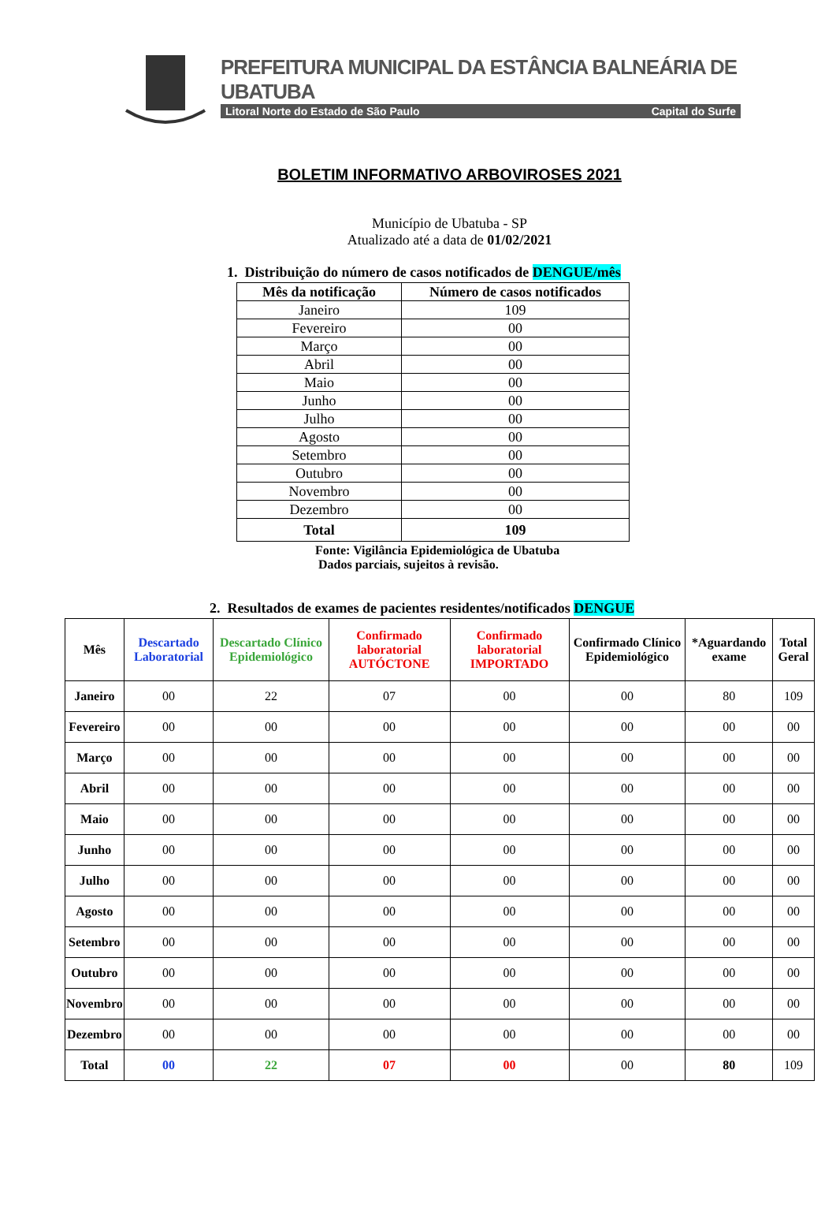PREFEITURA MUNICIPAL DA ESTÂNCIA BALNEÁRIA DE UBATUBA
Litoral Norte do Estado de São Paulo Capital do Surfe
BOLETIM INFORMATIVO ARBOVIROSES 2021
Município de Ubatuba - SP
Atualizado até a data de 01/02/2021
1. Distribuição do número de casos notificados de DENGUE/mês
| Mês da notificação | Número de casos notificados |
| --- | --- |
| Janeiro | 109 |
| Fevereiro | 00 |
| Março | 00 |
| Abril | 00 |
| Maio | 00 |
| Junho | 00 |
| Julho | 00 |
| Agosto | 00 |
| Setembro | 00 |
| Outubro | 00 |
| Novembro | 00 |
| Dezembro | 00 |
| Total | 109 |
Fonte: Vigilância Epidemiológica de Ubatuba
Dados parciais, sujeitos à revisão.
2. Resultados de exames de pacientes residentes/notificados DENGUE
| Mês | Descartado Laboratorial | Descartado Clínico Epidemiológico | Confirmado laboratorial AUTÓCTONE | Confirmado laboratorial IMPORTADO | Confirmado Clínico Epidemiológico | *Aguardando exame | Total Geral |
| --- | --- | --- | --- | --- | --- | --- | --- |
| Janeiro | 00 | 22 | 07 | 00 | 00 | 80 | 109 |
| Fevereiro | 00 | 00 | 00 | 00 | 00 | 00 | 00 |
| Março | 00 | 00 | 00 | 00 | 00 | 00 | 00 |
| Abril | 00 | 00 | 00 | 00 | 00 | 00 | 00 |
| Maio | 00 | 00 | 00 | 00 | 00 | 00 | 00 |
| Junho | 00 | 00 | 00 | 00 | 00 | 00 | 00 |
| Julho | 00 | 00 | 00 | 00 | 00 | 00 | 00 |
| Agosto | 00 | 00 | 00 | 00 | 00 | 00 | 00 |
| Setembro | 00 | 00 | 00 | 00 | 00 | 00 | 00 |
| Outubro | 00 | 00 | 00 | 00 | 00 | 00 | 00 |
| Novembro | 00 | 00 | 00 | 00 | 00 | 00 | 00 |
| Dezembro | 00 | 00 | 00 | 00 | 00 | 00 | 00 |
| Total | 00 | 22 | 07 | 00 | 00 | 80 | 109 |